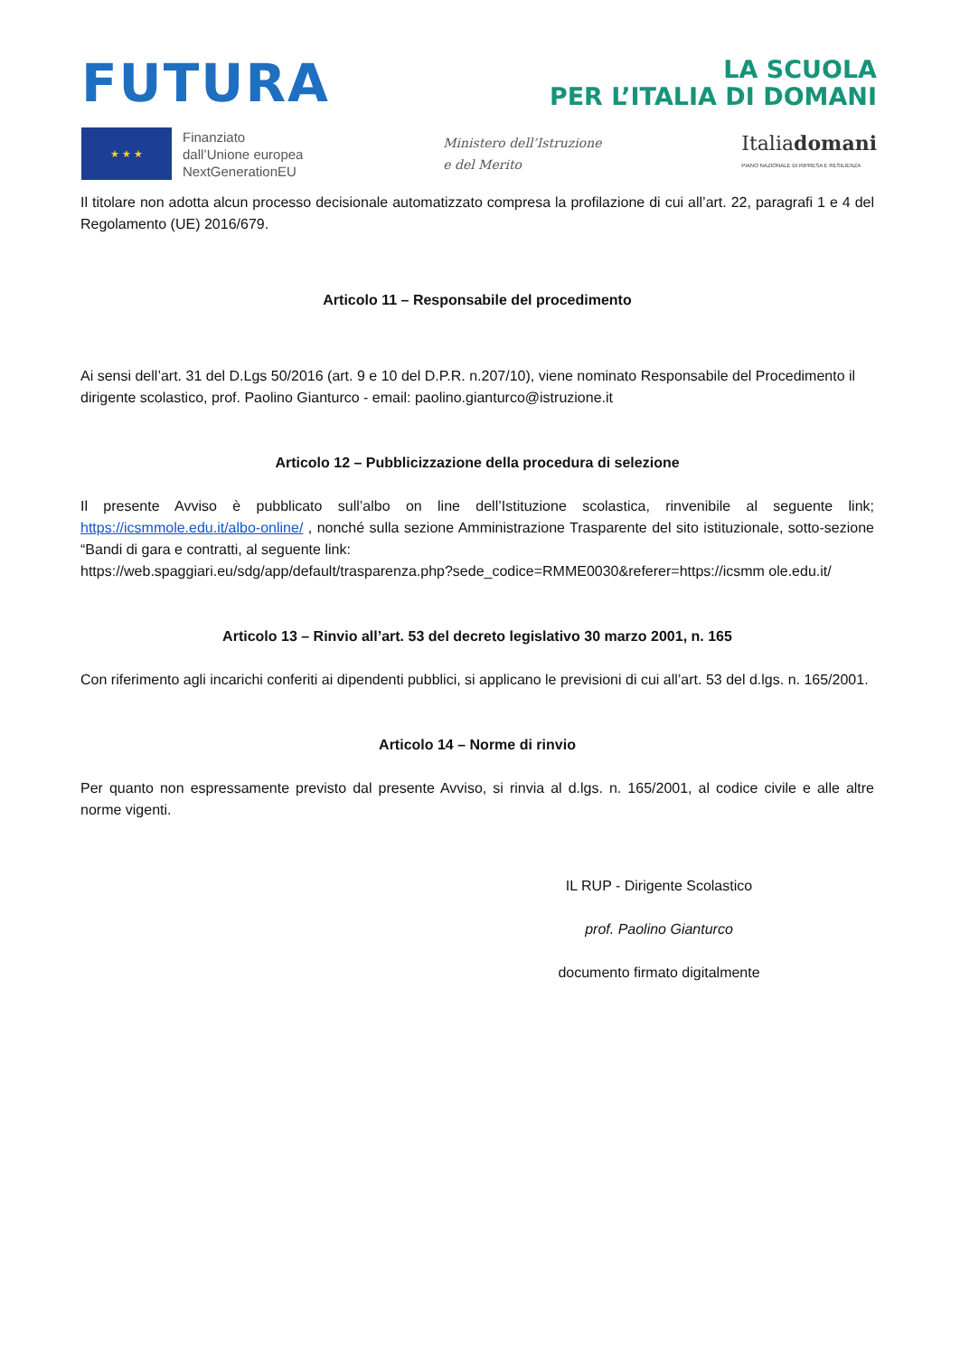FUTURA
LA SCUOLA
PER L’ITALIA DI DOMANI
★ ★ ★
Finanziato
dall’Unione europea
NextGenerationEU
Ministero dell’Istruzione
e del Merito
Italiadomani
PIANO NAZIONALE DI RIPRESA E RESILIENZA
Il titolare non adotta alcun processo decisionale automatizzato compresa la profilazione di cui all’art. 22, paragrafi 1 e 4 del Regolamento (UE) 2016/679.
Articolo 11 – Responsabile del procedimento
Ai sensi dell’art. 31 del D.Lgs 50/2016 (art. 9 e 10 del D.P.R. n.207/10), viene nominato Responsabile del Procedimento il dirigente scolastico, prof. Paolino Gianturco - email: paolino.gianturco@istruzione.it
Articolo 12 – Pubblicizzazione della procedura di selezione
Il presente Avviso è pubblicato sull’albo on line dell’Istituzione scolastica, rinvenibile al seguente link; https://icsmmole.edu.it/albo-online/ , nonché sulla sezione Amministrazione Trasparente del sito istituzionale, sotto-sezione “Bandi di gara e contratti, al seguente link:
https://web.spaggiari.eu/sdg/app/default/trasparenza.php?sede_codice=RMME0030&referer=https://icsmm ole.edu.it/
Articolo 13 – Rinvio all’art. 53 del decreto legislativo 30 marzo 2001, n. 165
Con riferimento agli incarichi conferiti ai dipendenti pubblici, si applicano le previsioni di cui all’art. 53 del d.lgs. n. 165/2001.
Articolo 14 – Norme di rinvio
Per quanto non espressamente previsto dal presente Avviso, si rinvia al d.lgs. n. 165/2001, al codice civile e alle altre norme vigenti.
IL RUP - Dirigente Scolastico
prof. Paolino Gianturco
documento firmato digitalmente